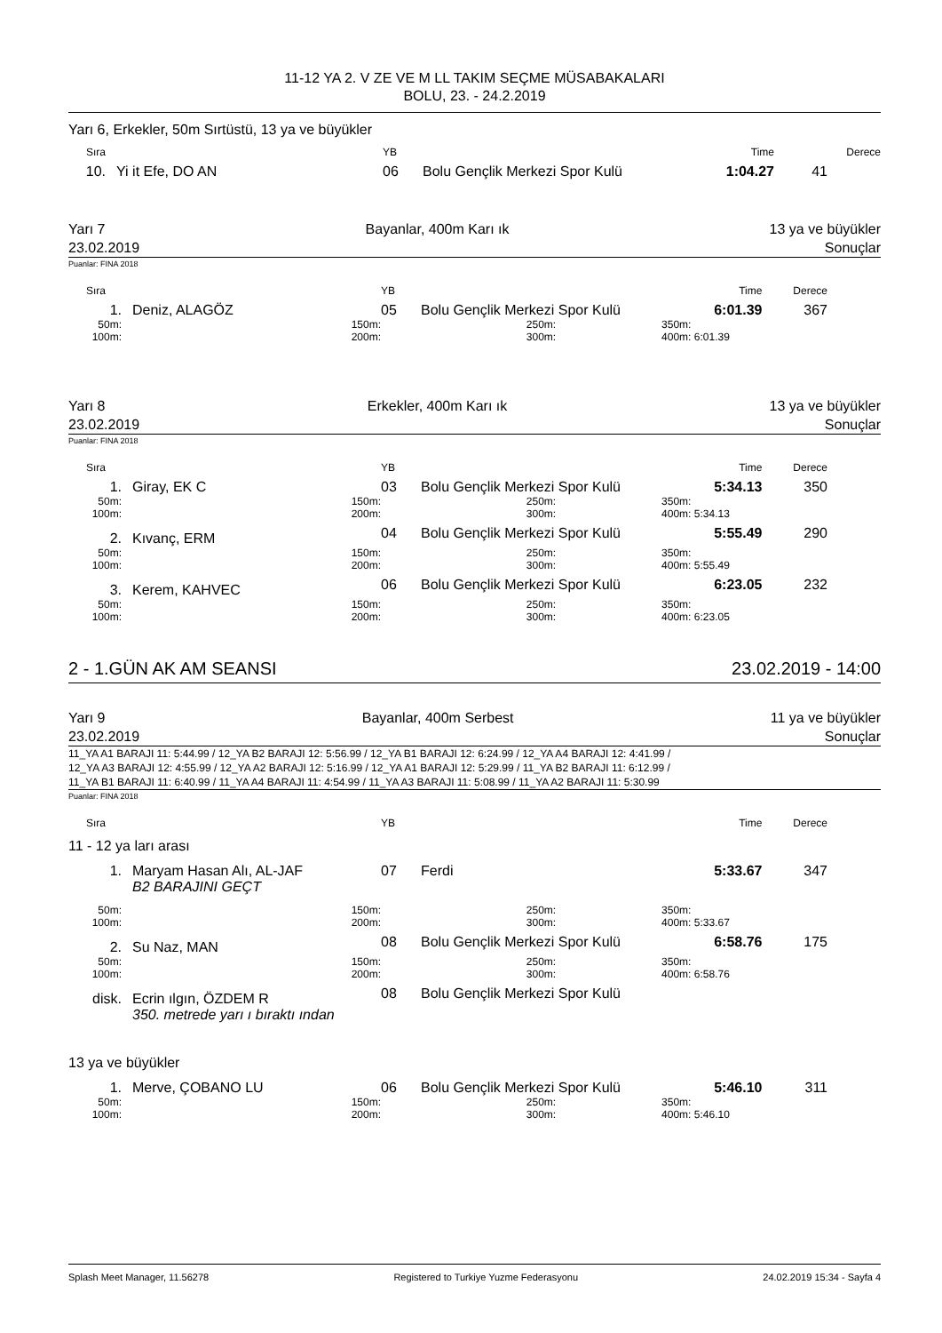11-12 YA 2. V ZE VE M LL TAKIM SEÇME MÜSABAKALARI
BOLU, 23. - 24.2.2019
Yarı 6, Erkekler, 50m Sırtüstü, 13 ya ve büyükler
| Sıra | | YB | | | Time | Derece |
| 10. | Yi it Efe, DO AN | 06 | Bolu Gençlik Merkezi Spor Kulü | | 1:04.27 | 41 |
Yarı 7 Bayanlar, 400m Karı ık 13 ya ve büyükler
23.02.2019 Sonuçlar
Puanlar: FINA 2018
| Sıra | | YB | | | Time | Derece |
| 1. | Deniz, ALAGÖZ | 05 | Bolu Gençlik Merkezi Spor Kulü | | 6:01.39 | 367 |
| 50m: | 150m: | | 250m: | 350m: | | |
| 100m: | 200m: | | 300m: | 400m: | 6:01.39 | |
Yarı 8 Erkekler, 400m Karı ık 13 ya ve büyükler
23.02.2019 Sonuçlar
Puanlar: FINA 2018
| Sıra | | YB | | | Time | Derece |
| 1. | Giray, EK C | 03 | Bolu Gençlik Merkezi Spor Kulü | | 5:34.13 | 350 |
| 50m: | 150m: | | 250m: | 350m: | | |
| 100m: | 200m: | | 300m: | 400m: | 5:34.13 | |
| 2. | Kıvanç, ERM | 04 | Bolu Gençlik Merkezi Spor Kulü | | 5:55.49 | 290 |
| 50m: | 150m: | | 250m: | 350m: | | |
| 100m: | 200m: | | 300m: | 400m: | 5:55.49 | |
| 3. | Kerem, KAHVEC | 06 | Bolu Gençlik Merkezi Spor Kulü | | 6:23.05 | 232 |
| 50m: | 150m: | | 250m: | 350m: | | |
| 100m: | 200m: | | 300m: | 400m: | 6:23.05 | |
2 - 1.GÜN AK AM SEANSI 23.02.2019 - 14:00
Yarı 9 Bayanlar, 400m Serbest 11 ya ve büyükler
23.02.2019 Sonuçlar
11_YA A1 BARAJI 11: 5:44.99 / 12_YA B2 BARAJI 12: 5:56.99 / 12_YA B1 BARAJI 12: 6:24.99 / 12_YA A4 BARAJI 12: 4:41.99 /
12_YA A3 BARAJI 12: 4:55.99 / 12_YA A2 BARAJI 12: 5:16.99 / 12_YA A1 BARAJI 12: 5:29.99 / 11_YA B2 BARAJI 11: 6:12.99 /
11_YA B1 BARAJI 11: 6:40.99 / 11_YA A4 BARAJI 11: 4:54.99 / 11_YA A3 BARAJI 11: 5:08.99 / 11_YA A2 BARAJI 11: 5:30.99
Puanlar: FINA 2018
| Sıra | | YB | | | Time | Derece |
| 11 - 12 ya ları arası | | | | | | |
| 1. | Maryam Hasan Alı, AL-JAF | 07 | Ferdi | | 5:33.67 | 347 |
| | B2 BARAJINI GEÇT | | | | | |
| 50m: | 150m: | | 250m: | 350m: | | |
| 100m: | 200m: | | 300m: | 400m: | 5:33.67 | |
| 2. | Su Naz, MAN | 08 | Bolu Gençlik Merkezi Spor Kulü | | 6:58.76 | 175 |
| 50m: | 150m: | | 250m: | 350m: | | |
| 100m: | 200m: | | 300m: | 400m: | 6:58.76 | |
| disk. | Ecrin ılgın, ÖZDEM R | 08 | Bolu Gençlik Merkezi Spor Kulü | | | |
| | 350. metrede yarı ı bıraktı ından | | | | | |
| 13 ya ve büyükler | | | | | | |
| 1. | Merve, ÇOBANO LU | 06 | Bolu Gençlik Merkezi Spor Kulü | | 5:46.10 | 311 |
| 50m: | 150m: | | 250m: | 350m: | | |
| 100m: | 200m: | | 300m: | 400m: | 5:46.10 | |
Splash Meet Manager, 11.56278 Registered to Turkiye Yuzme Federasyonu 24.02.2019 15:34 - Sayfa 4